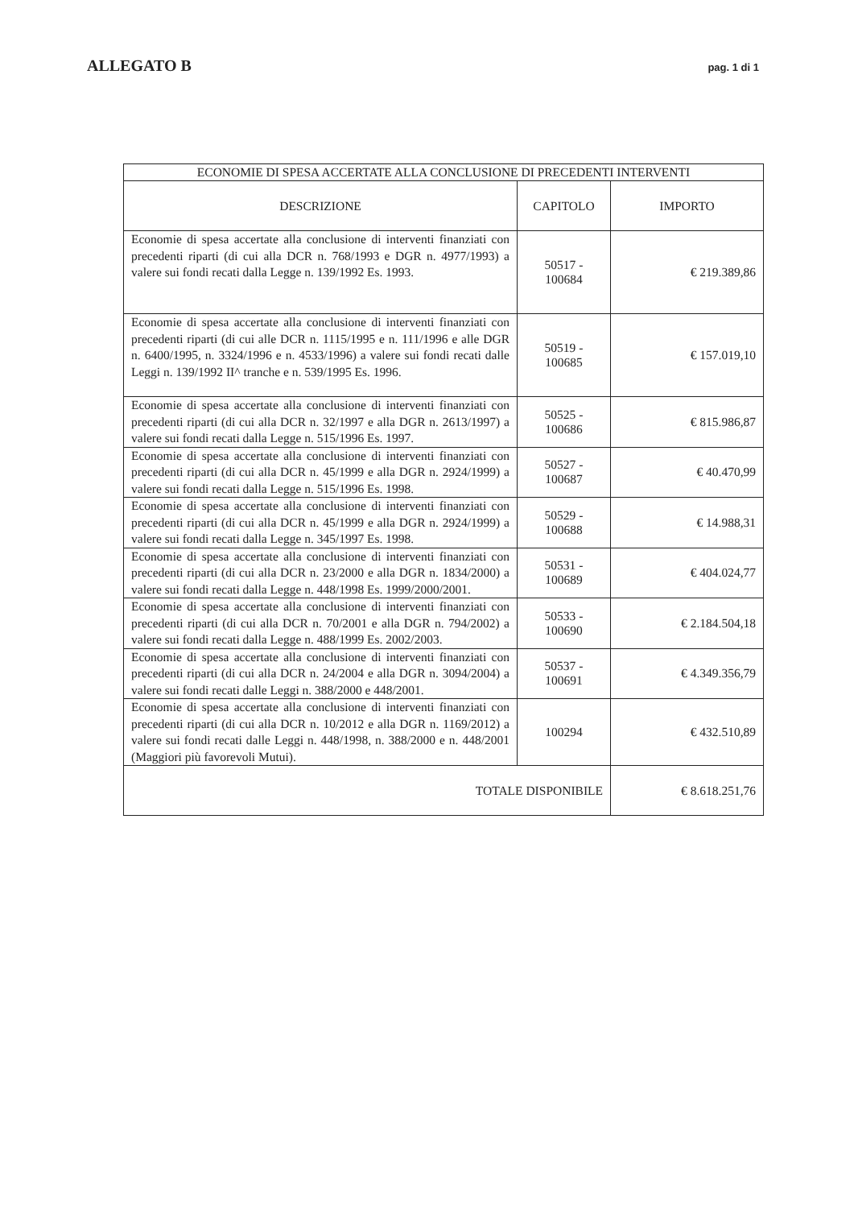ALLEGATO B
pag. 1 di 1
| ECONOMIE DI SPESA ACCERTATE ALLA CONCLUSIONE DI PRECEDENTI INTERVENTI | | |
| --- | --- | --- |
| DESCRIZIONE | CAPITOLO | IMPORTO |
| Economie di spesa accertate alla conclusione di interventi finanziati con precedenti riparti (di cui alla DCR n. 768/1993 e DGR n. 4977/1993) a valere sui fondi recati dalla Legge n. 139/1992 Es. 1993. | 50517 - 100684 | € 219.389,86 |
| Economie di spesa accertate alla conclusione di interventi finanziati con precedenti riparti (di cui alle DCR n. 1115/1995 e n. 111/1996 e alle DGR n. 6400/1995, n. 3324/1996 e n. 4533/1996) a valere sui fondi recati dalle Leggi n. 139/1992 II^ tranche e n. 539/1995 Es. 1996. | 50519 - 100685 | € 157.019,10 |
| Economie di spesa accertate alla conclusione di interventi finanziati con precedenti riparti (di cui alla DCR n. 32/1997 e alla DGR n. 2613/1997) a valere sui fondi recati dalla Legge n. 515/1996 Es. 1997. | 50525 - 100686 | € 815.986,87 |
| Economie di spesa accertate alla conclusione di interventi finanziati con precedenti riparti (di cui alla DCR n. 45/1999 e alla DGR n. 2924/1999) a valere sui fondi recati dalla Legge n. 515/1996 Es. 1998. | 50527 - 100687 | € 40.470,99 |
| Economie di spesa accertate alla conclusione di interventi finanziati con precedenti riparti (di cui alla DCR n. 45/1999 e alla DGR n. 2924/1999) a valere sui fondi recati dalla Legge n. 345/1997 Es. 1998. | 50529 - 100688 | € 14.988,31 |
| Economie di spesa accertate alla conclusione di interventi finanziati con precedenti riparti (di cui alla DCR n. 23/2000 e alla DGR n. 1834/2000) a valere sui fondi recati dalla Legge n. 448/1998 Es. 1999/2000/2001. | 50531 - 100689 | € 404.024,77 |
| Economie di spesa accertate alla conclusione di interventi finanziati con precedenti riparti (di cui alla DCR n. 70/2001 e alla DGR n. 794/2002) a valere sui fondi recati dalla Legge n. 488/1999 Es. 2002/2003. | 50533 - 100690 | € 2.184.504,18 |
| Economie di spesa accertate alla conclusione di interventi finanziati con precedenti riparti (di cui alla DCR n. 24/2004 e alla DGR n. 3094/2004) a valere sui fondi recati dalle Leggi n. 388/2000 e 448/2001. | 50537 - 100691 | € 4.349.356,79 |
| Economie di spesa accertate alla conclusione di interventi finanziati con precedenti riparti (di cui alla DCR n. 10/2012 e alla DGR n. 1169/2012) a valere sui fondi recati dalle Leggi n. 448/1998, n. 388/2000 e n. 448/2001 (Maggiori più favorevoli Mutui). | 100294 | € 432.510,89 |
| TOTALE DISPONIBILE | | € 8.618.251,76 |